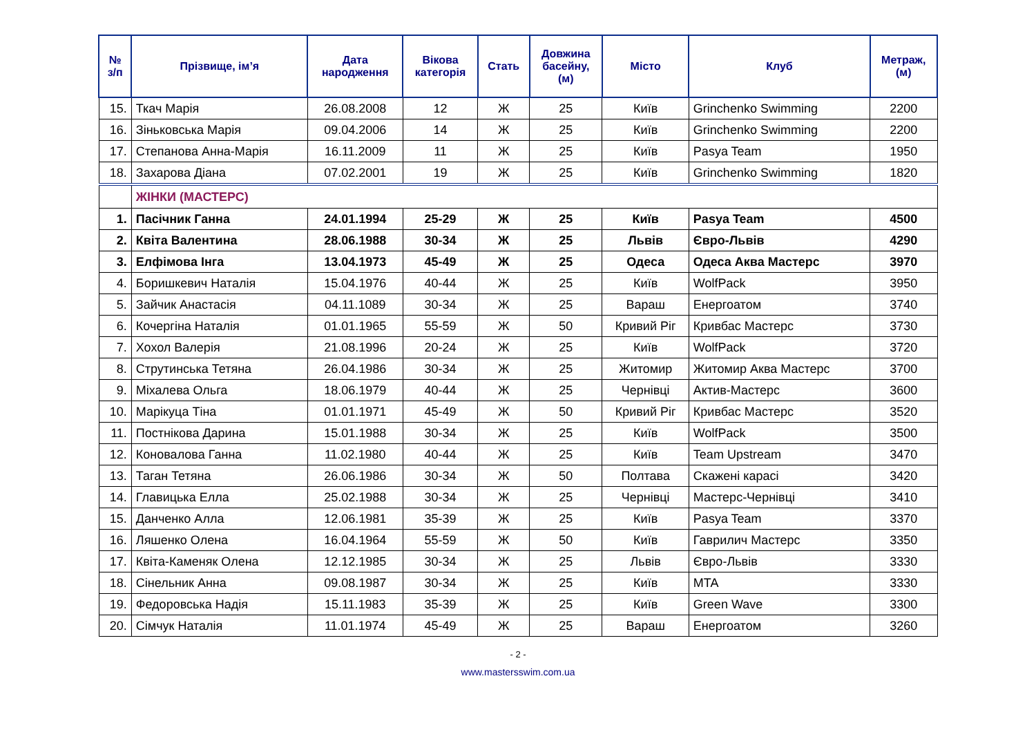| № з/п | Прізвище, ім’я | Дата народження | Вікова категорія | Стать | Довжина басейну, (м) | Місто | Клуб | Метраж, (м) |
| --- | --- | --- | --- | --- | --- | --- | --- | --- |
| 15. | Ткач Марія | 26.08.2008 | 12 | Ж | 25 | Київ | Grinchenko Swimming | 2200 |
| 16. | Зіньковська Марія | 09.04.2006 | 14 | Ж | 25 | Київ | Grinchenko Swimming | 2200 |
| 17. | Степанова Анна-Марія | 16.11.2009 | 11 | Ж | 25 | Київ | Pasya Team | 1950 |
| 18. | Захарова Діана | 07.02.2001 | 19 | Ж | 25 | Київ | Grinchenko Swimming | 1820 |
| | ЖІНКИ (МАСТЕРС) | | | | | | | |
| 1. | Пасічник Ганна | 24.01.1994 | 25-29 | Ж | 25 | Київ | Pasya Team | 4500 |
| 2. | Квіта Валентина | 28.06.1988 | 30-34 | Ж | 25 | Львів | Євро-Львів | 4290 |
| 3. | Елфімова Інга | 13.04.1973 | 45-49 | Ж | 25 | Одеса | Одеса Аква Мастерс | 3970 |
| 4. | Боришкевич Наталія | 15.04.1976 | 40-44 | Ж | 25 | Київ | WolfPack | 3950 |
| 5. | Зайчик Анастасія | 04.11.1089 | 30-34 | Ж | 25 | Вараш | Енергоатом | 3740 |
| 6. | Кочергіна Наталія | 01.01.1965 | 55-59 | Ж | 50 | Кривий Ріг | Кривбас Мастерс | 3730 |
| 7. | Хохол Валерія | 21.08.1996 | 20-24 | Ж | 25 | Київ | WolfPack | 3720 |
| 8. | Струтинська Тетяна | 26.04.1986 | 30-34 | Ж | 25 | Житомир | Житомир Аква Мастерс | 3700 |
| 9. | Міхалева Ольга | 18.06.1979 | 40-44 | Ж | 25 | Чернівці | Актив-Мастерс | 3600 |
| 10. | Марікуца Тіна | 01.01.1971 | 45-49 | Ж | 50 | Кривий Ріг | Кривбас Мастерс | 3520 |
| 11. | Постнікова Дарина | 15.01.1988 | 30-34 | Ж | 25 | Київ | WolfPack | 3500 |
| 12. | Коновалова Ганна | 11.02.1980 | 40-44 | Ж | 25 | Київ | Team Upstream | 3470 |
| 13. | Таган Тетяна | 26.06.1986 | 30-34 | Ж | 50 | Полтава | Скажені карасі | 3420 |
| 14. | Главицька Елла | 25.02.1988 | 30-34 | Ж | 25 | Чернівці | Мастерс-Чернівці | 3410 |
| 15. | Данченко Алла | 12.06.1981 | 35-39 | Ж | 25 | Київ | Pasya Team | 3370 |
| 16. | Ляшенко Олена | 16.04.1964 | 55-59 | Ж | 50 | Київ | Гаврилич Мастерс | 3350 |
| 17. | Квіта-Каменяк Олена | 12.12.1985 | 30-34 | Ж | 25 | Львів | Євро-Львів | 3330 |
| 18. | Сінельник Анна | 09.08.1987 | 30-34 | Ж | 25 | Київ | MTA | 3330 |
| 19. | Федоровська Надія | 15.11.1983 | 35-39 | Ж | 25 | Київ | Green Wave | 3300 |
| 20. | Сімчук Наталія | 11.01.1974 | 45-49 | Ж | 25 | Вараш | Енергоатом | 3260 |
- 2 -
www.mastersswim.com.ua